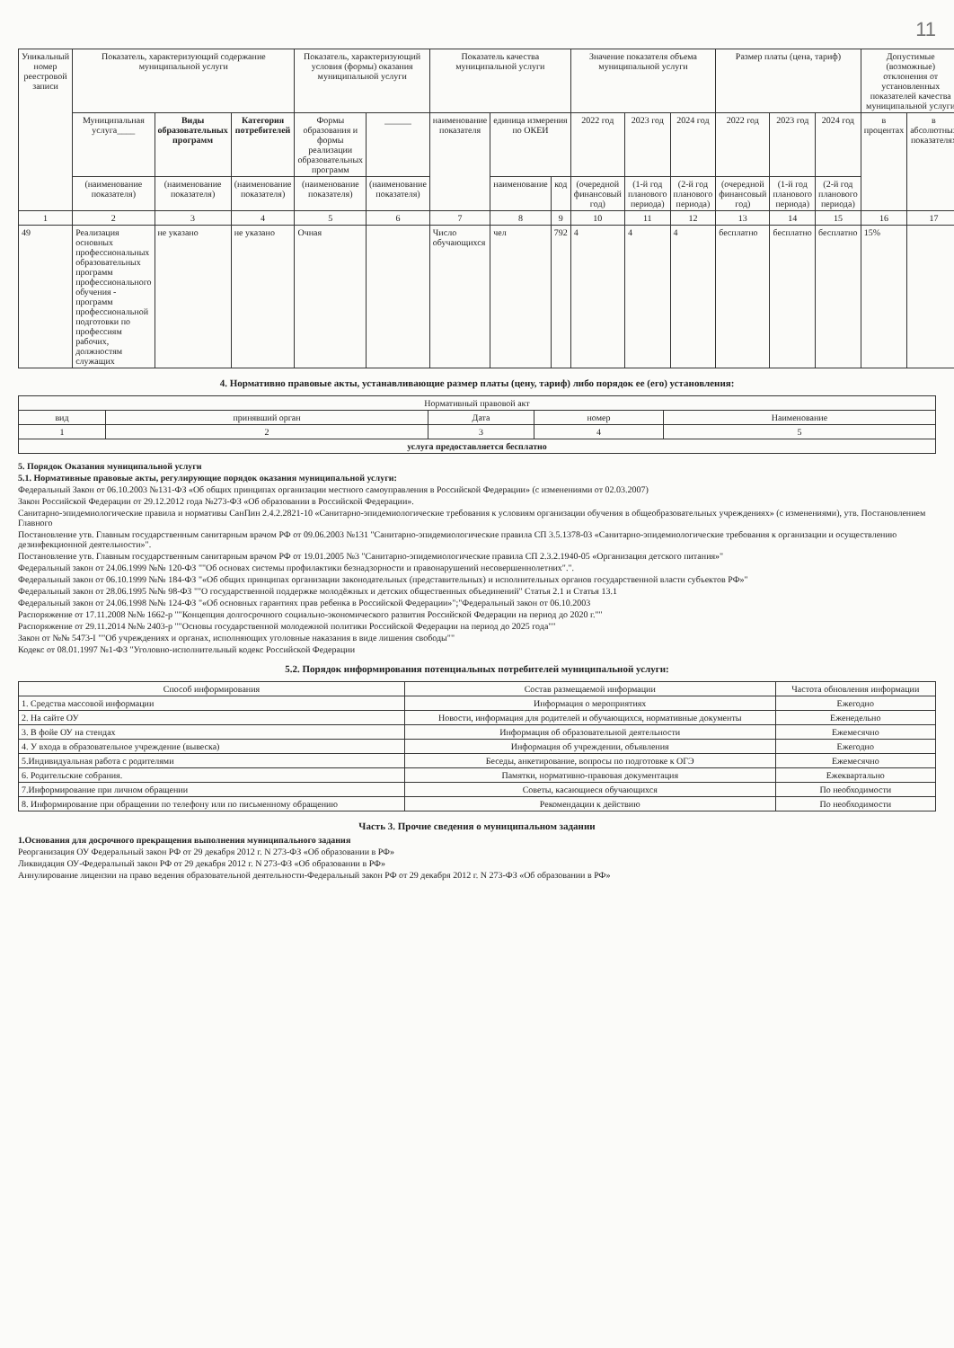11
| Уникальный номер реестровой записи | Показатель, характеризующий содержание муниципальной услуги | | | Показатель, характеризующий условия (формы) оказания муниципальной услуги | | Показатель качества муниципальной услуги | | | Значение показателя объема муниципальной услуги | | | Размер платы (цена, тариф) | | | Допустимые (возможные) отклонения от установленных показателей качества муниципальной услуги | |
| --- | --- | --- | --- | --- | --- | --- | --- | --- | --- | --- | --- | --- | --- | --- | --- | --- |
| | Муниципальная услуга____ | Виды образовательных программ | Категория потребителей | Формы образования и формы реализации образовательных программ | ______ | наименование показателя | единица измерения по ОКЕИ | | 2022 год | 2023 год | 2024 год | 2022 год | 2023 год | 2024 год | в процентах | в абсолютных показателях |
| | (наименование показателя) | (наименование показателя) | (наименование показателя) | (наименование показателя) | (наименование показателя) | | наименование | код | (очередной финансовый год) | (1-й год планового периода) | (2-й год планового периода) | (очередной финансовый год) | (1-й год планового периода) | (2-й год планового периода) | | |
| 1 | 2 | 3 | 4 | 5 | 6 | 7 | 8 | 9 | 10 | 11 | 12 | 13 | 14 | 15 | 16 | 17 |
| 49 | Реализация основных профессиональных образовательных программ профессионального обучения - программ профессиональной подготовки по профессиям рабочих, должностям служащих | не указано | не указано | Очная | | Число обучающихся | чел | 792 | 4 | 4 | 4 | бесплатно | бесплатно | бесплатно | 15% | |
4. Нормативно правовые акты, устанавливающие размер платы (цену, тариф) либо порядок ее (его) установления:
| Нормативный правовой акт | | | | |
| --- | --- | --- | --- | --- |
| вид | принявший орган | Дата | номер | Наименование |
| 1 | 2 | 3 | 4 | 5 |
| услуга предоставляется бесплатно | | | | |
5. Порядок Оказания муниципальной услуги
5.1. Нормативные правовые акты, регулирующие порядок оказания муниципальной услуги:
Федеральный Закон от 06.10.2003 №131-ФЗ «Об общих принципах организации местного самоуправления в Российской Федерации» (с изменениями от 02.03.2007)
Закон Российской Федерации от 29.12.2012 года №273-ФЗ «Об образовании в Российской Федерации».
Санитарно-эпидемиологические правила и нормативы СанПин 2.4.2.2821-10 «Санитарно-эпидемиологические требования к условиям организации обучения в общеобразовательных учреждениях» (с изменениями), утв. Постановлением Главного
Постановление утв. Главным государственным санитарным врачом РФ от 09.06.2003 №131 "Санитарно-эпидемиологические правила СП 3.5.1378-03 «Санитарно-эпидемиологические требования к организации и осуществлению дезинфекционной деятельности»".
Постановление утв. Главным государственным санитарным врачом РФ от 19.01.2005 №3 "Санитарно-эпидемиологические правила СП 2.3.2.1940-05 «Организация детского питания»"
Федеральный закон от 24.06.1999 №№ 120-ФЗ ""Об основах системы профилактики безнадзорности и правонарушений несовершеннолетних".".
Федеральный закон от 06.10.1999 №№ 184-ФЗ "«Об общих принципах организации законодательных (представительных) и исполнительных органов государственной власти субъектов РФ»"
Федеральный закон от 28.06.1995 №№ 98-ФЗ ""О государственной поддержке молодёжных и детских общественных объединений" Статья 2.1 и Статья 13.1
Федеральный закон от 24.06.1998 №№ 124-ФЗ "«Об основных гарантиях прав ребенка в Российской Федерации»";"Федеральный закон от 06.10.2003
Распоряжение от 17.11.2008 №№ 1662-р ""Концепция долгосрочного социально-экономического развития Российской Федерации на период до 2020 г.""
Распоряжение от 29.11.2014 №№ 2403-р ""Основы государственной молодежной политики Российской Федерации на период до 2025 года""
Закон от №№ 5473-I ""Об учреждениях и органах, исполняющих уголовные наказания в виде лишения свободы""
Кодекс от 08.01.1997 №1-ФЗ "Уголовно-исполнительный кодекс Российской Федерации
5.2. Порядок информирования потенциальных потребителей муниципальной услуги:
| Способ информирования | Состав размещаемой информации | Частота обновления информации |
| --- | --- | --- |
| 1. Средства массовой информации | Информация о мероприятиях | Ежегодно |
| 2. На сайте ОУ | Новости, информация для родителей и обучающихся, нормативные документы | Еженедельно |
| 3. В фойе ОУ на стендах | Информация об образовательной деятельности | Ежемесячно |
| 4. У входа в образовательное учреждение (вывеска) | Информация об учреждении, объявления | Ежегодно |
| 5.Индивидуальная работа с родителями | Беседы, анкетирование, вопросы по подготовке к ОГЭ | Ежемесячно |
| 6. Родительские собрания. | Памятки, нормативно-правовая документация | Ежеквартально |
| 7.Информирование при личном обращении | Советы, касающиеся обучающихся | По необходимости |
| 8. Информирование при обращении по телефону или по письменному обращению | Рекомендации к действию | По необходимости |
Часть 3. Прочие сведения о муниципальном задании
1.Основания для досрочного прекращения выполнения муниципального задания
Реорганизация ОУ Федеральный закон РФ от 29 декабря 2012 г. N 273-ФЗ «Об образовании в РФ»
Ликвидация ОУ-Федеральный закон РФ от 29 декабря 2012 г. N 273-ФЗ «Об образовании в РФ»
Аннулирование лицензии на право ведения образовательной деятельности-Федеральный закон РФ от 29 декабря 2012 г. N 273-ФЗ «Об образовании в РФ»